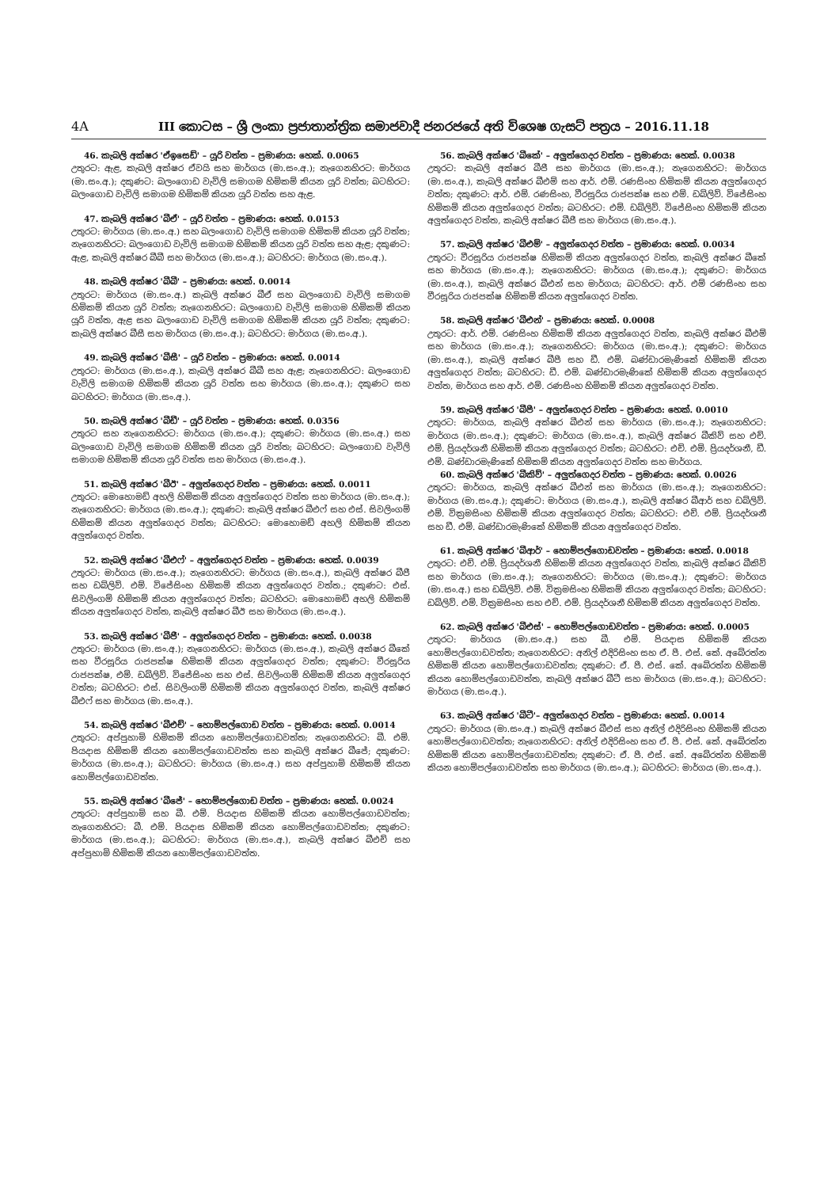4A III කොටස – ශ්‍රී ලංකා ප්‍රජාතාන්ත්‍රික සමාජවාදී ජනරජයේ අති විශෙෂ ගැසට් පත්‍රය – 2016.11.18
46. කැබලි අක්ෂර 'ඒඉසෙඩ්' – යූරි වත්ත – ප්‍රමාණය: හෙක්. 0.0065
උතුරට: ඇළ, කැබලි අක්ෂර ඒවයි සහ මාර්ගය (මා.සං.අ.); නැගෙනහිරට: මාර්ගය (මා.සං.අ.); දකුණට: බලංගොඩ වැවිලි සමාගම හිමිකම් කියන යූරි වත්ත; බටහිරට: බලංගොඩ වැවිලි සමාගම හිමිකම් කියන යූරි වත්ත සහ ඇළ.
47. කැබලි අක්ෂර 'බීඒ' – යූරි වත්ත – ප්‍රමාණය: හෙක්. 0.0153
උතුරට: මාර්ගය (මා.සං.අ.) සහ බලංගොඩ වැවිලි සමාගම හිමිකම් කියන යූරි වත්ත; නැගෙනහිරට: බලංගොඩ වැවිලි සමාගම හිමිකම් කියන යූරි වත්ත සහ ඇළ; දකුණට: ඇළ, කැබලි අක්ෂර බීබී සහ මාර්ගය (මා.සං.අ.); බටහිරට: මාර්ගය (මා.සං.අ.).
48. කැබලි අක්ෂර 'බීබී' – ප්‍රමාණය: හෙක්. 0.0014
උතුරට: මාර්ගය (මා.සං.අ.) කැබලි අක්ෂර බීඒ සහ බලංගොඩ වැවිලි සමාගම හිමිකම් කියන යූරි වත්ත; නැගෙනහිරට: බලංගොඩ වැවිලි සමාගම හිමිකම් කියන යූරි වත්ත, ඇළ සහ බලංගොඩ වැවිලි සමාගම හිමිකම් කියන යූරි වත්ත; දකුණට: කැබලි අක්ෂර බීසී සහ මාර්ගය (මා.සං.අ.); බටහිරට: මාර්ගය (මා.සං.අ.).
49. කැබලි අක්ෂර 'බීසී' – යූරි වත්ත – ප්‍රමාණය: හෙක්. 0.0014
උතුරට: මාර්ගය (මා.සං.අ.), කැබලි අක්ෂර බීබී සහ ඇළ; නැගෙනහිරට: බලංගොඩ වැවිලි සමාගම හිමිකම් කියන යූරි වත්ත සහ මාර්ගය (මා.සං.අ.); දකුණට සහ බටහිරට: මාර්ගය (මා.සං.අ.).
50. කැබලි අක්ෂර 'බීඩී' – යූරි වත්ත – ප්‍රමාණය: හෙක්. 0.0356
උතුරට සහ නැගෙනහිරට: මාර්ගය (මා.සං.අ.); දකුණට: මාර්ගය (මා.සං.අ.) සහ බලංගොඩ වැවිලි සමාගම හිමිකම් කියන යූරි වත්ත; බටහිරට: බලංගොඩ වැවිලි සමාගම හිමිකම් කියන යූරි වත්ත සහ මාර්ගය (මා.සං.අ.).
51. කැබලි අක්ෂර 'බීඊ' – අලුත්ගෙදර වත්ත – ප්‍රමාණය: හෙක්. 0.0011
උතුරට: මොහොමඩ් අහලි හිමිකම් කියන අලුත්ගෙදර වත්ත සහ මාර්ගය (මා.සං.අ.); නැගෙනහිරට: මාර්ගය (මා.සං.අ.); දකුණට: කැබලි අක්ෂර බීඑෆ් සහ එස්. සිවලිංගම් හිමිකම් කියන අලුත්ගෙදර වත්ත; බටහිරට: මොහොමඩ් අහලි හිමිකම් කියන අලුත්ගෙදර වත්ත.
52. කැබලි අක්ෂර 'බීඑෆ්' – අලුත්ගෙදර වත්ත – ප්‍රමාණය: හෙක්. 0.0039
උතුරට: මාර්ගය (මා.සං.අ.); නැගෙනහිරට: මාර්ගය (මා.සං.අ.), කැබලි අක්ෂර බීජී සහ ඩබ්ලිව්. එම්. විජේසිංහ හිමිකම් කියන අලුත්ගෙදර වත්ත.; දකුණට: එස්. සිවලිංගම් හිමිකම් කියන අලුත්ගෙදර වත්ත; බටහිරට: මොහොමඩ් අහලි හිමිකම් කියන අලුත්ගෙදර වත්ත, කැබලි අක්ෂර බීඊ සහ මාර්ගය (මා.සං.අ.).
53. කැබලි අක්ෂර 'බීජී' – අලුත්ගෙදර වත්ත – ප්‍රමාණය: හෙක්. 0.0038
උතුරට: මාර්ගය (මා.සං.අ.); නැගෙනහිරට: මාර්ගය (මා.සං.අ.), කැබලි අක්ෂර බීකේ සහ වීරසූරිය රාජපක්ෂ හිමිකම් කියන අලුත්ගෙදර වත්ත; දකුණට: වීරසූරිය රාජපක්ෂ, එම්. ඩබ්ලිව්. විජේසිංහ සහ එස්. සිවලිංගම් හිමිකම් කියන අලුත්ගෙදර වත්ත; බටහිරට: එස්. සිවලිංගම් හිමිකම් කියන අලුත්ගෙදර වත්ත, කැබලි අක්ෂර බීඑෆ් සහ මාර්ගය (මා.සං.අ.).
54. කැබලි අක්ෂර 'බීඑච්' – හොම්පල්ගොඩ වත්ත – ප්‍රමාණය: හෙක්. 0.0014
උතුරට: අප්පුහාමි හිමිකම් කියන හොම්පල්ගොඩවත්ත; නැගෙනහිරට: බී. එම්. පියදාස හිමිකම් කියන හොම්පල්ගොඩවත්ත සහ කැබලි අක්ෂර බීජේ; දකුණට: මාර්ගය (මා.සං.අ.); බටහිරට: මාර්ගය (මා.සං.අ.) සහ අප්පුහාමි හිමිකම් කියන හොම්පල්ගොඩවත්ත.
55. කැබලි අක්ෂර 'බීජේ' – හොම්පල්ගොඩ වත්ත – ප්‍රමාණය: හෙක්. 0.0024
උතුරට: අප්පුහාමි සහ බී. එම්. පියදාස හිමිකම් කියන හොම්පල්ගොඩවත්ත; නැගෙනහිරට: බී. එම්. පියදාස හිමිකම් කියන හොම්පල්ගොඩවත්ත; දකුණට: මාර්ගය (මා.සං.අ.); බටහිරට: මාර්ගය (මා.සං.අ.), කැබලි අක්ෂර බීඑච් සහ අප්පුහාමි හිමිකම් කියන හොම්පල්ගොඩවත්ත.
56. කැබලි අක්ෂර 'බීකේ' – අලුත්ගෙදර වත්ත – ප්‍රමාණය: හෙක්. 0.0038
උතුරට: කැබලි අක්ෂර බීජී සහ මාර්ගය (මා.සං.අ.); නැගෙනහිරට: මාර්ගය (මා.සං.අ.), කැබලි අක්ෂර බීඑම් සහ ආර්. එම්. රණසිංහ හිමිකම් කියන අලුත්ගෙදර වත්ත; දකුණට: ආර්. එම්. රණසිංහ, වීරසූරිය රාජපක්ෂ සහ එම්. ඩබ්ලිව්. විජේසිංහ හිමිකම් කියන අලුත්ගෙදර වත්ත; බටහිරට: එම්. ඩබ්ලිව්. විජේසිංහ හිමිකම් කියන අලුත්ගෙදර වත්ත, කැබලි අක්ෂර බීජී සහ මාර්ගය (මා.සං.අ.).
57. කැබලි අක්ෂර 'බීඑම්' – අලුත්ගෙදර වත්ත – ප්‍රමාණය: හෙක්. 0.0034
උතුරට: වීරසූරිය රාජපක්ෂ හිමිකම් කියන අලුත්ගෙදර වත්ත, කැබලි අක්ෂර බීකේ සහ මාර්ගය (මා.සං.අ.); නැගෙනහිරට: මාර්ගය (මා.සං.අ.); දකුණට: මාර්ගය (මා.සං.අ.), කැබලි අක්ෂර බීඑන් සහ මාර්ගය; බටහිරට: ආර්. එම් රණසිංහ සහ වීරසූරිය රාජපක්ෂ හිමිකම් කියන අලුත්ගෙදර වත්ත.
58. කැබලි අක්ෂර 'බීඑන්' – ප්‍රමාණය: හෙක්. 0.0008
උතුරට: ආර්. එම්. රණසිංහ හිමිකම් කියන අලුත්ගෙදර වත්ත, කැබලි අක්ෂර බීඑම් සහ මාර්ගය (මා.සං.අ.); නැගෙනහිරට: මාර්ගය (මා.සං.අ.); දකුණට: මාර්ගය (මා.සං.අ.), කැබලි අක්ෂර බීපී සහ ඩී. එම්. බණ්ඩාරමැණිකේ හිමිකම් කියන අලුත්ගෙදර වත්ත; බටහිරට: ඩී. එම්. බණ්ඩාරමැණිකේ හිමිකම් කියන අලුත්ගෙදර වත්ත, මාර්ගය සහ ආර්. එම්. රණසිංහ හිමිකම් කියන අලුත්ගෙදර වත්ත.
59. කැබලි අක්ෂර 'බීපී' – අලුත්ගෙදර වත්ත – ප්‍රමාණය: හෙක්. 0.0010
උතුරට: මාර්ගය, කැබලි අක්ෂර බීඑන් සහ මාර්ගය (මා.සං.අ.); නැගෙනහිරට: මාර්ගය (මා.සං.අ.); දකුණට: මාර්ගය (මා.සං.අ.), කැබලි අක්ෂර බීකිව් සහ එච්. එම්. ප්‍රියදර්ශනී හිමිකම් කියන අලුත්ගෙදර වත්ත; බටහිරට: එච්. එම්. ප්‍රියදර්ශනී, ඩී. එම්. බණ්ඩාරමැණිකේ හිමිකම් කියන අලුත්ගෙදර වත්ත සහ මාර්ගය.
60. කැබලි අක්ෂර 'බීකිව්' – අලුත්ගෙදර වත්ත – ප්‍රමාණය: හෙක්. 0.0026
උතුරට: මාර්ගය, කැබලි අක්ෂර බීඑන් සහ මාර්ගය (මා.සං.අ.); නැගෙනහිරට: මාර්ගය (මා.සං.අ.); දකුණට: මාර්ගය (මා.සං.අ.), කැබලි අක්ෂර බීආර් සහ ඩබ්ලිව්. එම්. වික්‍රමසිංහ හිමිකම් කියන අලුත්ගෙදර වත්ත; බටහිරට: එච්. එම්. ප්‍රියදර්ශනී සහ ඩී. එම්. බණ්ඩාරමැණිකේ හිමිකම් කියන අලුත්ගෙදර වත්ත.
61. කැබලි අක්ෂර 'බීආර්' – හොම්පල්ගොඩවත්ත – ප්‍රමාණය: හෙක්. 0.0018
උතුරට: එච්. එම්. ප්‍රියදර්ශනී හිමිකම් කියන අලුත්ගෙදර වත්ත, කැබලි අක්ෂර බීකිව් සහ මාර්ගය (මා.සං.අ.); නැගෙනහිරට: මාර්ගය (මා.සං.අ.); දකුණට: මාර්ගය (මා.සං.අ.) සහ ඩබ්ලිව්. එම්. වික්‍රමසිංහ හිමිකම් කියන අලුත්ගෙදර වත්ත; බටහිරට: ඩබ්ලිව්. එම්. වික්‍රමසිංහ සහ එච්. එම්. ප්‍රියදර්ශනී හිමිකම් කියන අලුත්ගෙදර වත්ත.
62. කැබලි අක්ෂර 'බීඑස්' – හොම්පල්ගොඩවත්ත – ප්‍රමාණය: හෙක්. 0.0005
උතුරට: මාර්ගය (මා.සං.අ.) සහ බී. එම්. පියදාස හිමිකම් කියන හොම්පල්ගොඩවත්ත; නැගෙනහිරට: අනිල් එදිරිසිංහ සහ ඒ. පී. එස්. කේ. අබේරත්න හිමිකම් කියන හොම්පල්ගොඩවත්ත; දකුණට: ඒ. පී. එස්. කේ. අබේරත්න හිමිකම් කියන හොම්පල්ගොඩවත්ත, කැබලි අක්ෂර බීටී සහ මාර්ගය (මා.සං.අ.); බටහිරට: මාර්ගය (මා.සං.අ.).
63. කැබලි අක්ෂර 'බීටී'– අලුත්ගෙදර වත්ත – ප්‍රමාණය: හෙක්. 0.0014
උතුරට: මාර්ගය (මා.සං.අ.) කැබලි අක්ෂර බීඑස් සහ අනිල් එදිරිසිංහ හිමිකම් කියන හොම්පල්ගොඩවත්ත; නැගෙනහිරට: අනිල් එදිරිසිංහ සහ ඒ. පී. එස්. කේ. අබේරත්න හිමිකම් කියන හොම්පල්ගොඩවත්ත; දකුණට: ඒ. පී. එස්. කේ. අබේරත්න හිමිකම් කියන හොම්පල්ගොඩවත්ත සහ මාර්ගය (මා.සං.අ.); බටහිරට: මාර්ගය (මා.සං.අ.).